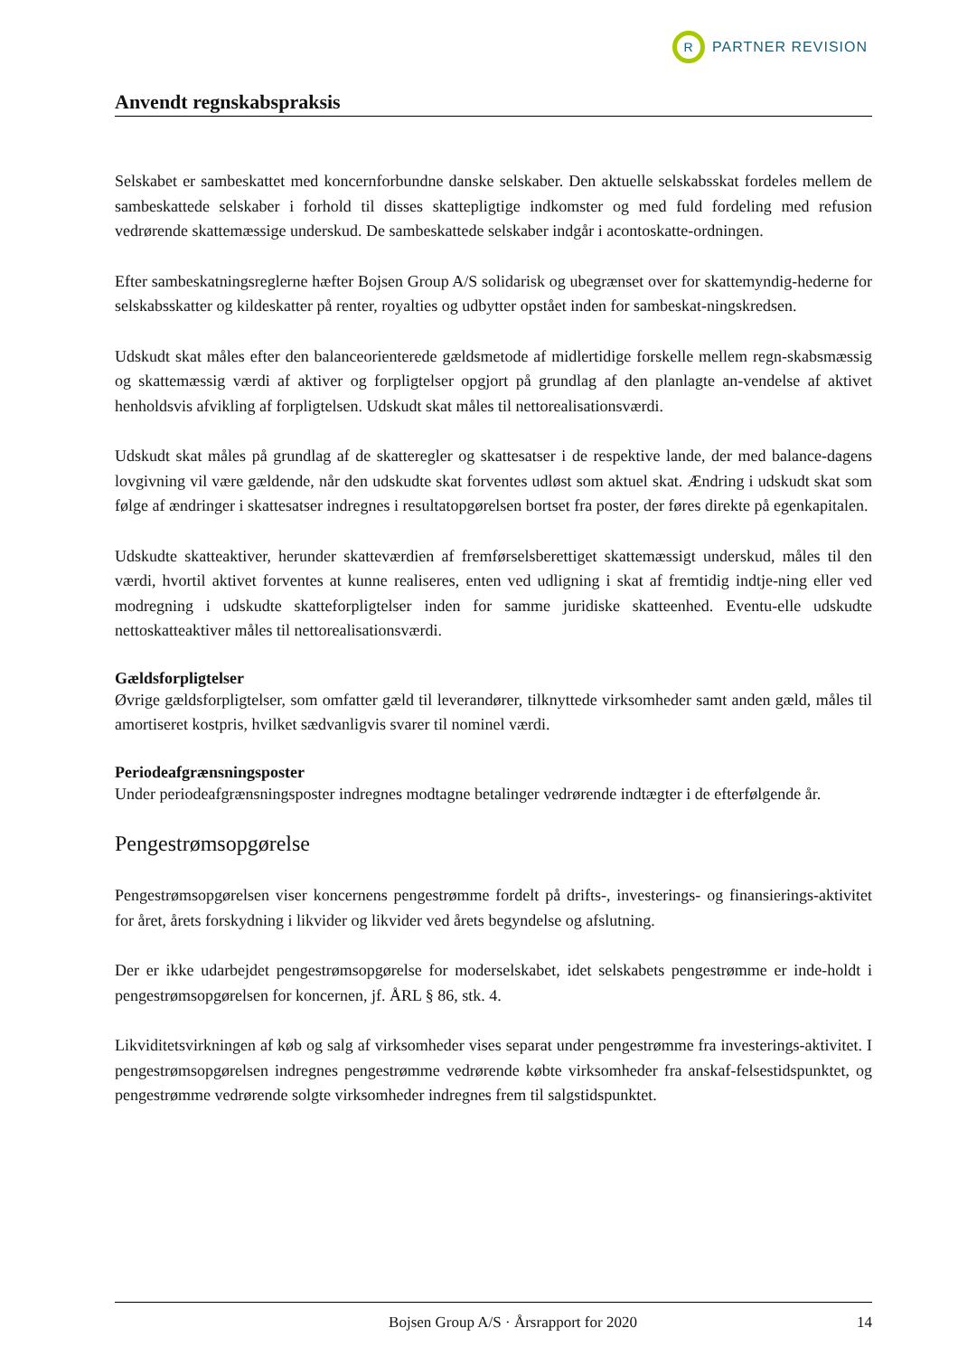R
PARTNER REVISION
Anvendt regnskabspraksis
Selskabet er sambeskattet med koncernforbundne danske selskaber. Den aktuelle selskabsskat fordeles mellem de sambeskattede selskaber i forhold til disses skattepligtige indkomster og med fuld fordeling med refusion vedrørende skattemæssige underskud. De sambeskattede selskaber indgår i acontoskatte-ordningen.
Efter sambeskatningsreglerne hæfter Bojsen Group A/S solidarisk og ubegrænset over for skattemyndig-hederne for selskabsskatter og kildeskatter på renter, royalties og udbytter opstået inden for sambeskat-ningskredsen.
Udskudt skat måles efter den balanceorienterede gældsmetode af midlertidige forskelle mellem regn-skabsmæssig og skattemæssig værdi af aktiver og forpligtelser opgjort på grundlag af den planlagte an-vendelse af aktivet henholdsvis afvikling af forpligtelsen. Udskudt skat måles til nettorealisationsværdi.
Udskudt skat måles på grundlag af de skatteregler og skattesatser i de respektive lande, der med balance-dagens lovgivning vil være gældende, når den udskudte skat forventes udløst som aktuel skat. Ændring i udskudt skat som følge af ændringer i skattesatser indregnes i resultatopgørelsen bortset fra poster, der føres direkte på egenkapitalen.
Udskudte skatteaktiver, herunder skatteværdien af fremførselsberettiget skattemæssigt underskud, måles til den værdi, hvortil aktivet forventes at kunne realiseres, enten ved udligning i skat af fremtidig indtje-ning eller ved modregning i udskudte skatteforpligtelser inden for samme juridiske skatteenhed. Eventu-elle udskudte nettoskatteaktiver måles til nettorealisationsværdi.
Gældsforpligtelser
Øvrige gældsforpligtelser, som omfatter gæld til leverandører, tilknyttede virksomheder samt anden gæld, måles til amortiseret kostpris, hvilket sædvanligvis svarer til nominel værdi.
Periodeafgrænsningsposter
Under periodeafgrænsningsposter indregnes modtagne betalinger vedrørende indtægter i de efterfølgende år.
Pengestrømsopgørelse
Pengestrømsopgørelsen viser koncernens pengestrømme fordelt på drifts-, investerings- og finansierings-aktivitet for året, årets forskydning i likvider og likvider ved årets begyndelse og afslutning.
Der er ikke udarbejdet pengestrømsopgørelse for moderselskabet, idet selskabets pengestrømme er inde-holdt i pengestrømsopgørelsen for koncernen, jf. ÅRL § 86, stk. 4.
Likviditetsvirkningen af køb og salg af virksomheder vises separat under pengestrømme fra investerings-aktivitet. I pengestrømsopgørelsen indregnes pengestrømme vedrørende købte virksomheder fra anskaf-felsestidspunktet, og pengestrømme vedrørende solgte virksomheder indregnes frem til salgstidspunktet.
Bojsen Group A/S · Årsrapport for 2020 14